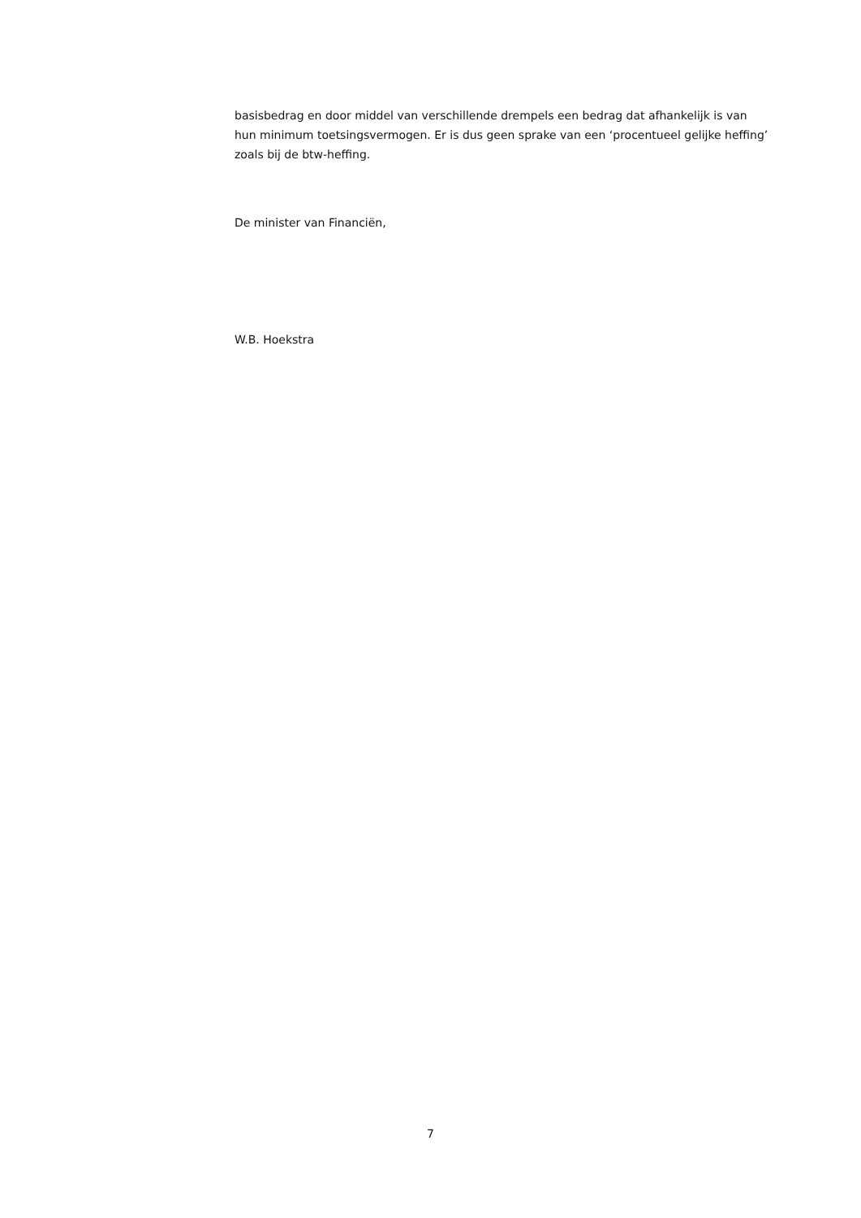basisbedrag en door middel van verschillende drempels een bedrag dat afhankelijk is van hun minimum toetsingsvermogen. Er is dus geen sprake van een ‘procentueel gelijke heffing’ zoals bij de btw-heffing.
De minister van Financiën,
W.B. Hoekstra
7